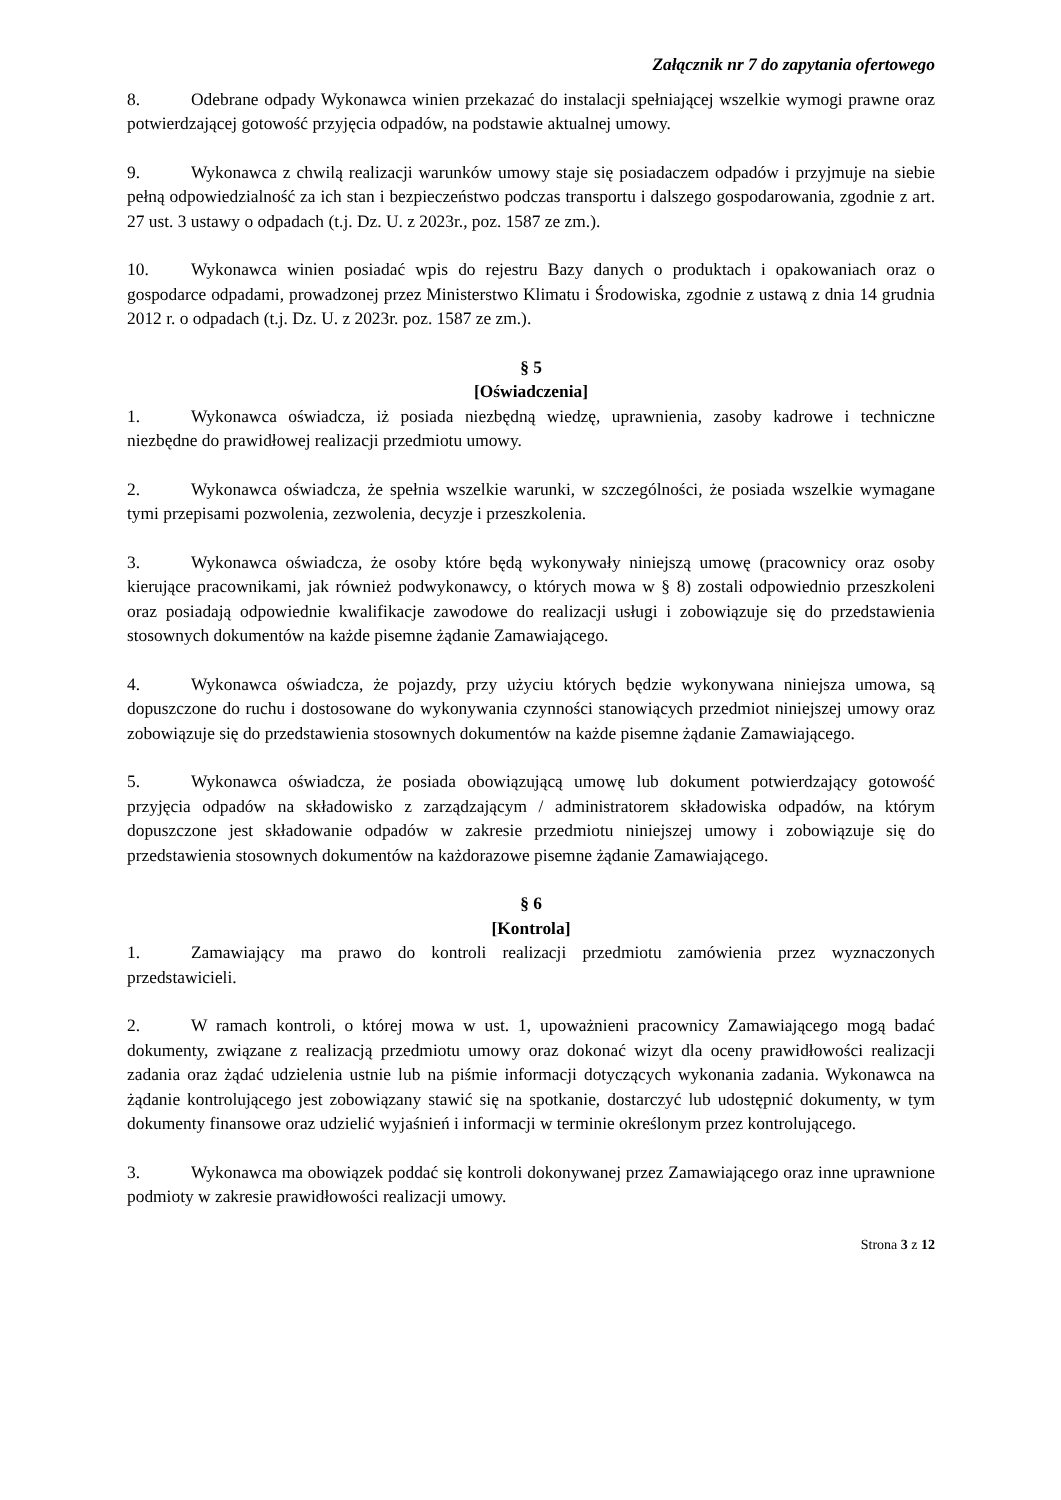Załącznik nr 7 do zapytania ofertowego
8. Odebrane odpady Wykonawca winien przekazać do instalacji spełniającej wszelkie wymogi prawne oraz potwierdzającej gotowość przyjęcia odpadów, na podstawie aktualnej umowy.
9. Wykonawca z chwilą realizacji warunków umowy staje się posiadaczem odpadów i przyjmuje na siebie pełną odpowiedzialność za ich stan i bezpieczeństwo podczas transportu i dalszego gospodarowania, zgodnie z art. 27 ust. 3 ustawy o odpadach (t.j. Dz. U. z 2023r., poz. 1587 ze zm.).
10. Wykonawca winien posiadać wpis do rejestru Bazy danych o produktach i opakowaniach oraz o gospodarce odpadami, prowadzonej przez Ministerstwo Klimatu i Środowiska, zgodnie z ustawą z dnia 14 grudnia 2012 r. o odpadach (t.j. Dz. U. z 2023r. poz. 1587 ze zm.).
§ 5
[Oświadczenia]
1. Wykonawca oświadcza, iż posiada niezbędną wiedzę, uprawnienia, zasoby kadrowe i techniczne niezbędne do prawidłowej realizacji przedmiotu umowy.
2. Wykonawca oświadcza, że spełnia wszelkie warunki, w szczególności, że posiada wszelkie wymagane tymi przepisami pozwolenia, zezwolenia, decyzje i przeszkolenia.
3. Wykonawca oświadcza, że osoby które będą wykonywały niniejszą umowę (pracownicy oraz osoby kierujące pracownikami, jak również podwykonawcy, o których mowa w § 8) zostali odpowiednio przeszkoleni oraz posiadają odpowiednie kwalifikacje zawodowe do realizacji usługi i zobowiązuje się do przedstawienia stosownych dokumentów na każde pisemne żądanie Zamawiającego.
4. Wykonawca oświadcza, że pojazdy, przy użyciu których będzie wykonywana niniejsza umowa, są dopuszczone do ruchu i dostosowane do wykonywania czynności stanowiących przedmiot niniejszej umowy oraz zobowiązuje się do przedstawienia stosownych dokumentów na każde pisemne żądanie Zamawiającego.
5. Wykonawca oświadcza, że posiada obowiązującą umowę lub dokument potwierdzający gotowość przyjęcia odpadów na składowisko z zarządzającym / administratorem składowiska odpadów, na którym dopuszczone jest składowanie odpadów w zakresie przedmiotu niniejszej umowy i zobowiązuje się do przedstawienia stosownych dokumentów na każdorazowe pisemne żądanie Zamawiającego.
§ 6
[Kontrola]
1. Zamawiający ma prawo do kontroli realizacji przedmiotu zamówienia przez wyznaczonych przedstawicieli.
2. W ramach kontroli, o której mowa w ust. 1, upoważnieni pracownicy Zamawiającego mogą badać dokumenty, związane z realizacją przedmiotu umowy oraz dokonać wizyt dla oceny prawidłowości realizacji zadania oraz żądać udzielenia ustnie lub na piśmie informacji dotyczących wykonania zadania. Wykonawca na żądanie kontrolującego jest zobowiązany stawić się na spotkanie, dostarczyć lub udostępnić dokumenty, w tym dokumenty finansowe oraz udzielić wyjaśnień i informacji w terminie określonym przez kontrolującego.
3. Wykonawca ma obowiązek poddać się kontroli dokonywanej przez Zamawiającego oraz inne uprawnione podmioty w zakresie prawidłowości realizacji umowy.
Strona 3 z 12